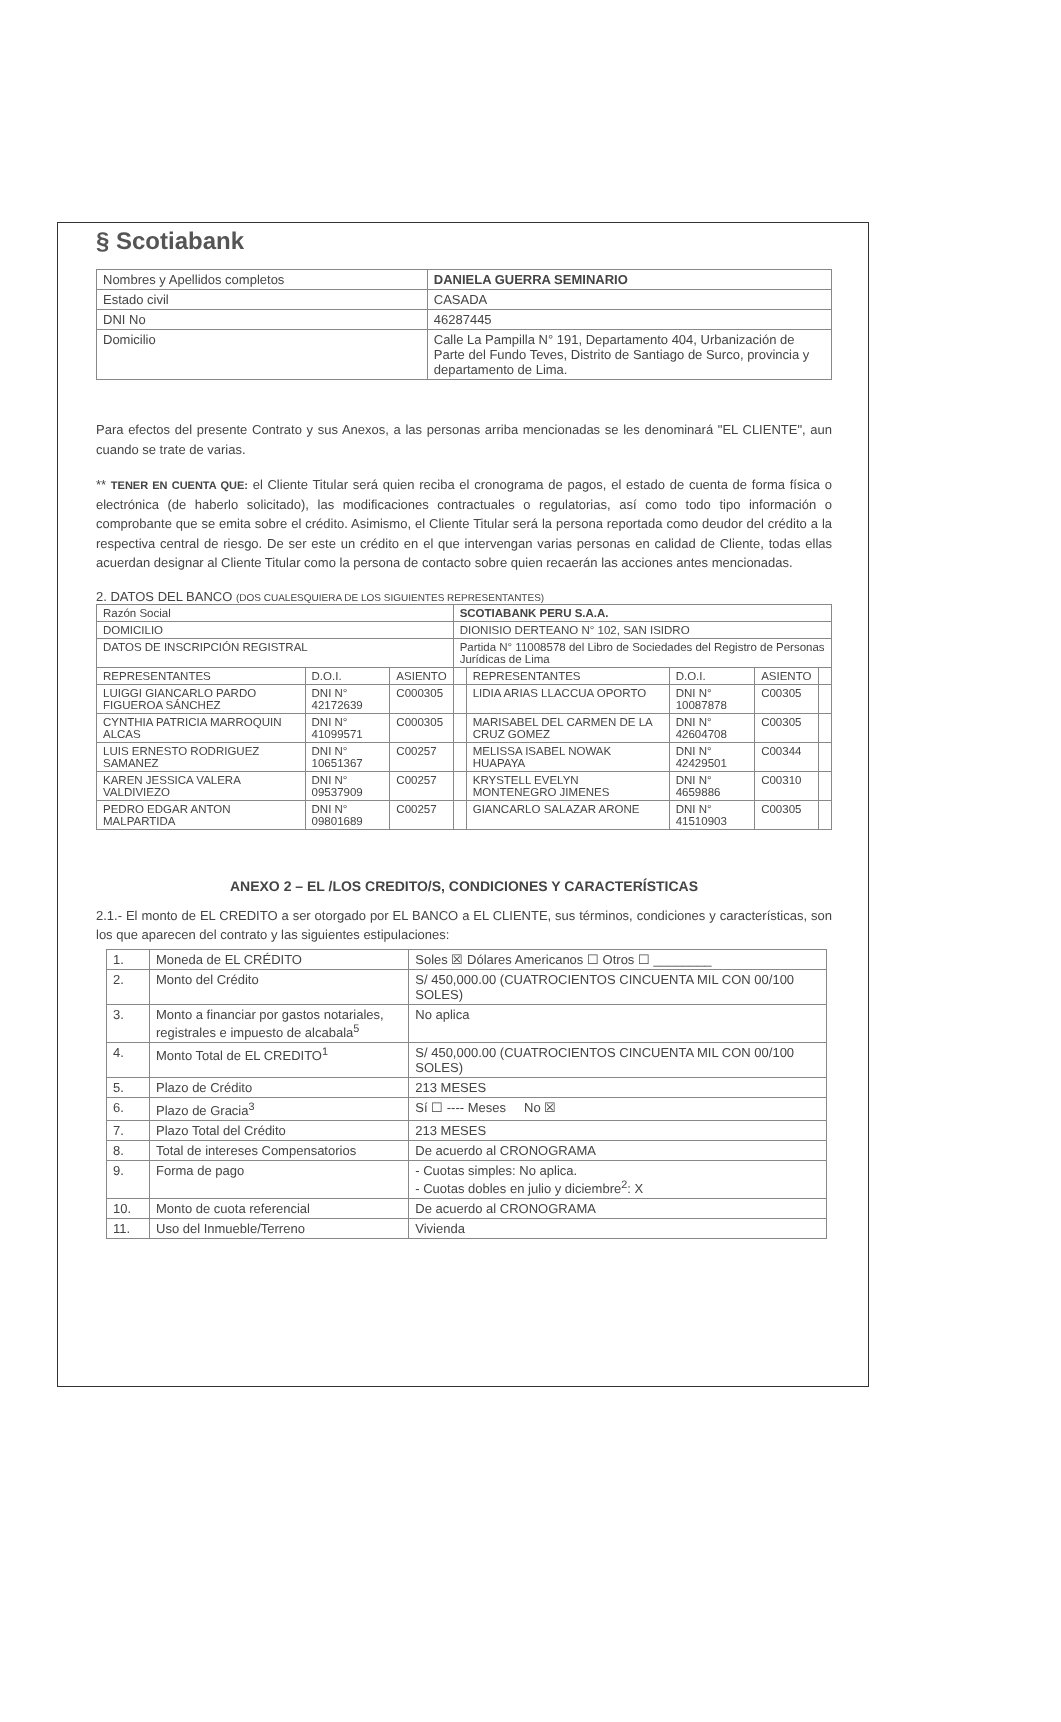§ Scotiabank
| Nombres y Apellidos completos | DANIELA GUERRA SEMINARIO |
| Estado civil | CASADA |
| DNI No | 46287445 |
| Domicilio | Calle La Pampilla N° 191, Departamento 404, Urbanización de Parte del Fundo Teves, Distrito de Santiago de Surco, provincia y departamento de Lima. |
Para efectos del presente Contrato y sus Anexos, a las personas arriba mencionadas se les denominará "EL CLIENTE", aun cuando se trate de varias.
** TENER EN CUENTA QUE: el Cliente Titular será quien reciba el cronograma de pagos, el estado de cuenta de forma física o electrónica (de haberlo solicitado), las modificaciones contractuales o regulatorias, así como todo tipo información o comprobante que se emita sobre el crédito. Asimismo, el Cliente Titular será la persona reportada como deudor del crédito a la respectiva central de riesgo. De ser este un crédito en el que intervengan varias personas en calidad de Cliente, todas ellas acuerdan designar al Cliente Titular como la persona de contacto sobre quien recaerán las acciones antes mencionadas.
2. DATOS DEL BANCO (DOS CUALESQUIERA DE LOS SIGUIENTES REPRESENTANTES)
| Razón Social | | | SCOTIABANK PERU S.A.A. | | | | |
| DOMICILIO | | | DIONISIO DERTEANO N° 102, SAN ISIDRO | | | | |
| DATOS DE INSCRIPCIÓN REGISTRAL | | | Partida N° 11008578 del Libro de Sociedades del Registro de Personas Jurídicas de Lima | | | | |
| REPRESENTANTES | D.O.I. | ASIENTO | | REPRESENTANTES | D.O.I. | ASIENTO | |
| LUIGGI GIANCARLO PARDO FIGUEROA SÁNCHEZ | DNI N° 42172639 | C000305 | | LIDIA ARIAS LLACCUA OPORTO | DNI N° 10087878 | C00305 | |
| CYNTHIA PATRICIA MARROQUIN ALCAS | DNI N° 41099571 | C000305 | | MARISABEL DEL CARMEN DE LA CRUZ GOMEZ | DNI N° 42604708 | C00305 | |
| LUIS ERNESTO RODRIGUEZ SAMANEZ | DNI N° 10651367 | C00257 | | MELISSA ISABEL NOWAK HUAPAYA | DNI N° 42429501 | C00344 | |
| KAREN JESSICA VALERA VALDIVIEZO | DNI N° 09537909 | C00257 | | KRYSTELL EVELYN MONTENEGRO JIMENES | DNI N° 4659886 | C00310 | |
| PEDRO EDGAR ANTON MALPARTIDA | DNI N° 09801689 | C00257 | | GIANCARLO SALAZAR ARONE | DNI N° 41510903 | C00305 | |
ANEXO 2 – EL /LOS CREDITO/S, CONDICIONES Y CARACTERÍSTICAS
2.1.- El monto de EL CREDITO a ser otorgado por EL BANCO a EL CLIENTE, sus términos, condiciones y características, son los que aparecen del contrato y las siguientes estipulaciones:
| 1. | Moneda de EL CRÉDITO | Soles ☒ Dólares Americanos ☐ Otros ☐ ________ |
| 2. | Monto del Crédito | S/ 450,000.00 (CUATROCIENTOS CINCUENTA MIL CON 00/100 SOLES) |
| 3. | Monto a financiar por gastos notariales, registrales e impuesto de alcabala<sup>5</sup> | No aplica |
| 4. | Monto Total de EL CREDITO<sup>1</sup> | S/ 450,000.00 (CUATROCIENTOS CINCUENTA MIL CON 00/100 SOLES) |
| 5. | Plazo de Crédito | 213 MESES |
| 6. | Plazo de Gracia<sup>3</sup> | Sí ☐ ---- Meses No ☒ |
| 7. | Plazo Total del Crédito | 213 MESES |
| 8. | Total de intereses Compensatorios | De acuerdo al CRONOGRAMA |
| 9. | Forma de pago | - Cuotas simples: No aplica. - Cuotas dobles en julio y diciembre<sup>2</sup>: X |
| 10. | Monto de cuota referencial | De acuerdo al CRONOGRAMA |
| 11. | Uso del Inmueble/Terreno | Vivienda |